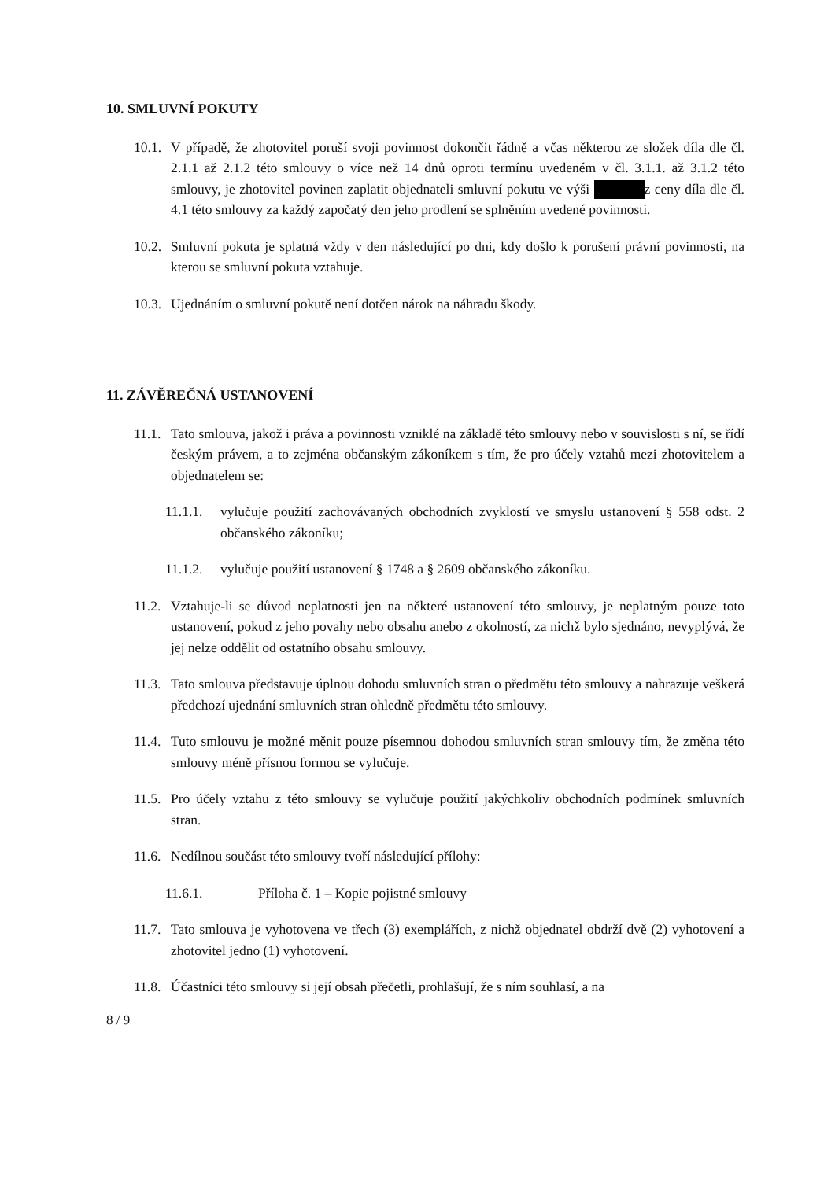10. SMLUVNÍ POKUTY
10.1.
V případě, že zhotovitel poruší svoji povinnost dokončit řádně a včas některou ze složek díla dle čl. 2.1.1 až 2.1.2 této smlouvy o více než 14 dnů oproti termínu uvedeném v čl. 3.1.1. až 3.1.2 této smlouvy, je zhotovitel povinen zaplatit objednateli smluvní pokutu ve výši z ceny díla dle čl. 4.1 této smlouvy za každý započatý den jeho prodlení se splněním uvedené povinnosti.
10.2.
Smluvní pokuta je splatná vždy v den následující po dni, kdy došlo k porušení právní povinnosti, na kterou se smluvní pokuta vztahuje.
10.3.
Ujednáním o smluvní pokutě není dotčen nárok na náhradu škody.
11. ZÁVĚREČNÁ USTANOVENÍ
11.1.
Tato smlouva, jakož i práva a povinnosti vzniklé na základě této smlouvy nebo v souvislosti s ní, se řídí českým právem, a to zejména občanským zákoníkem s tím, že pro účely vztahů mezi zhotovitelem a objednatelem se:
11.1.1.
vylučuje použití zachovávaných obchodních zvyklostí ve smyslu ustanovení § 558 odst. 2 občanského zákoníku;
11.1.2.
vylučuje použití ustanovení § 1748 a § 2609 občanského zákoníku.
11.2.
Vztahuje-li se důvod neplatnosti jen na některé ustanovení této smlouvy, je neplatným pouze toto ustanovení, pokud z jeho povahy nebo obsahu anebo z okolností, za nichž bylo sjednáno, nevyplývá, že jej nelze oddělit od ostatního obsahu smlouvy.
11.3.
Tato smlouva představuje úplnou dohodu smluvních stran o předmětu této smlouvy a nahrazuje veškerá předchozí ujednání smluvních stran ohledně předmětu této smlouvy.
11.4.
Tuto smlouvu je možné měnit pouze písemnou dohodou smluvních stran smlouvy tím, že změna této smlouvy méně přísnou formou se vylučuje.
11.5.
Pro účely vztahu z této smlouvy se vylučuje použití jakýchkoliv obchodních podmínek smluvních stran.
11.6.
Nedílnou součást této smlouvy tvoří následující přílohy:
11.6.1. Příloha č. 1 – Kopie pojistné smlouvy
11.7.
Tato smlouva je vyhotovena ve třech (3) exemplářích, z nichž objednatel obdrží dvě (2) vyhotovení a zhotovitel jedno (1) vyhotovení.
11.8.
Účastníci této smlouvy si její obsah přečetli, prohlašují, že s ním souhlasí, a na
8 / 9